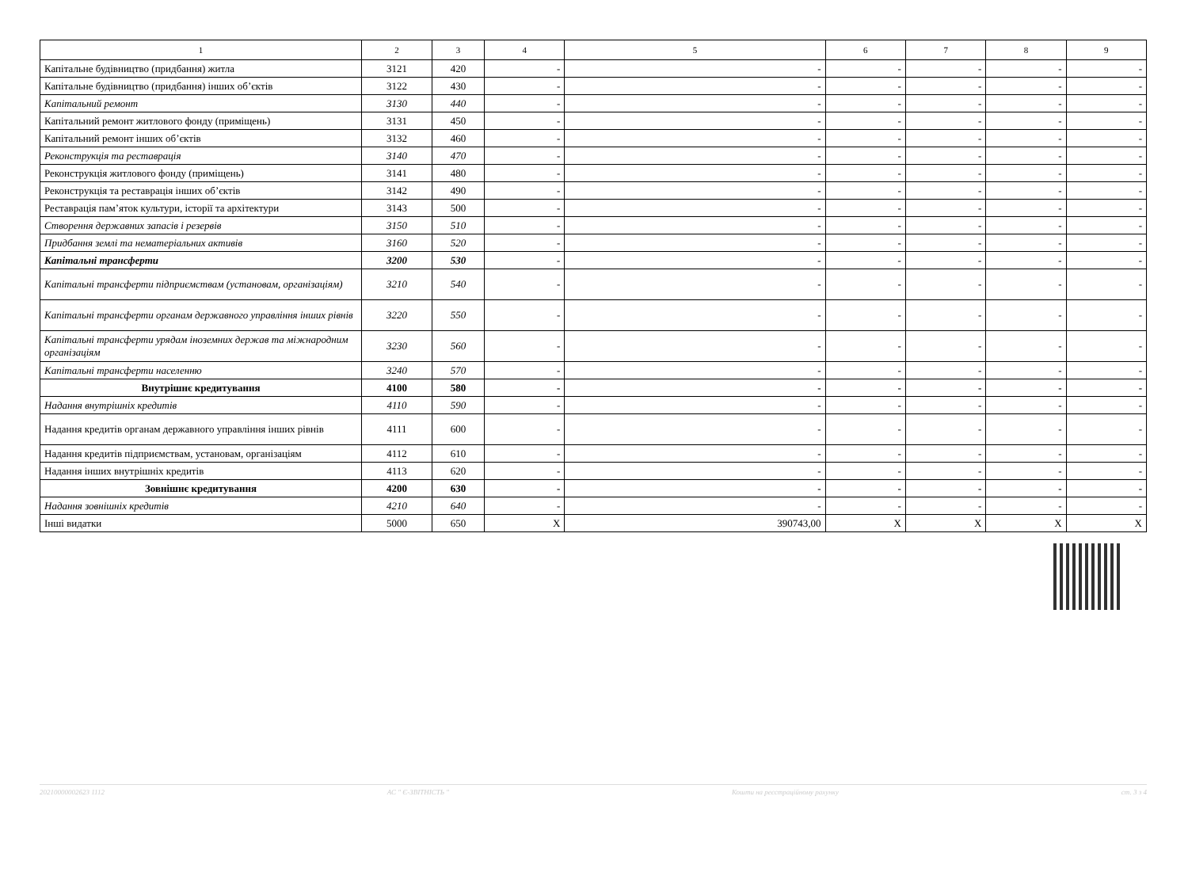| 1 | 2 | 3 | 4 | 5 | 6 | 7 | 8 | 9 |
| --- | --- | --- | --- | --- | --- | --- | --- | --- |
| Капітальне будівництво (придбання) житла | 3121 | 420 | - | - | - | - | - | - |
| Капітальне будівництво (придбання) інших об’єктів | 3122 | 430 | - | - | - | - | - | - |
| Капітальний ремонт | 3130 | 440 | - | - | - | - | - | - |
| Капітальний ремонт житлового фонду (приміщень) | 3131 | 450 | - | - | - | - | - | - |
| Капітальний ремонт інших об’єктів | 3132 | 460 | - | - | - | - | - | - |
| Реконструкція та реставрація | 3140 | 470 | - | - | - | - | - | - |
| Реконструкція житлового фонду (приміщень) | 3141 | 480 | - | - | - | - | - | - |
| Реконструкція та реставрація інших об’єктів | 3142 | 490 | - | - | - | - | - | - |
| Реставрація пам’яток культури, історії та архітектури | 3143 | 500 | - | - | - | - | - | - |
| Створення державних запасів і резервів | 3150 | 510 | - | - | - | - | - | - |
| Придбання землі та нематеріальних активів | 3160 | 520 | - | - | - | - | - | - |
| Капітальні трансферти | 3200 | 530 | - | - | - | - | - | - |
| Капітальні трансферти підприємствам (установам, організаціям) | 3210 | 540 | - | - | - | - | - | - |
| Капітальні трансферти органам державного управління інших рівнів | 3220 | 550 | - | - | - | - | - | - |
| Капітальні трансферти урядам іноземних держав та міжнародним організаціям | 3230 | 560 | - | - | - | - | - | - |
| Капітальні трансферти населенню | 3240 | 570 | - | - | - | - | - | - |
| Внутрішнє кредитування | 4100 | 580 | - | - | - | - | - | - |
| Надання внутрішніх кредитів | 4110 | 590 | - | - | - | - | - | - |
| Надання кредитів органам державного управління інших рівнів | 4111 | 600 | - | - | - | - | - | - |
| Надання кредитів підприємствам, установам, організаціям | 4112 | 610 | - | - | - | - | - | - |
| Надання інших внутрішніх кредитів | 4113 | 620 | - | - | - | - | - | - |
| Зовнішнє кредитування | 4200 | 630 | - | - | - | - | - | - |
| Надання зовнішніх кредитів | 4210 | 640 | - | - | - | - | - | - |
| Інші видатки | 5000 | 650 | X | 390743,00 | X | X | X | X |
20210000002623 1112 АС " Є-ЗВІТНІСТЬ " Кошти на реєстраційному рахунку ст. 3 з 4